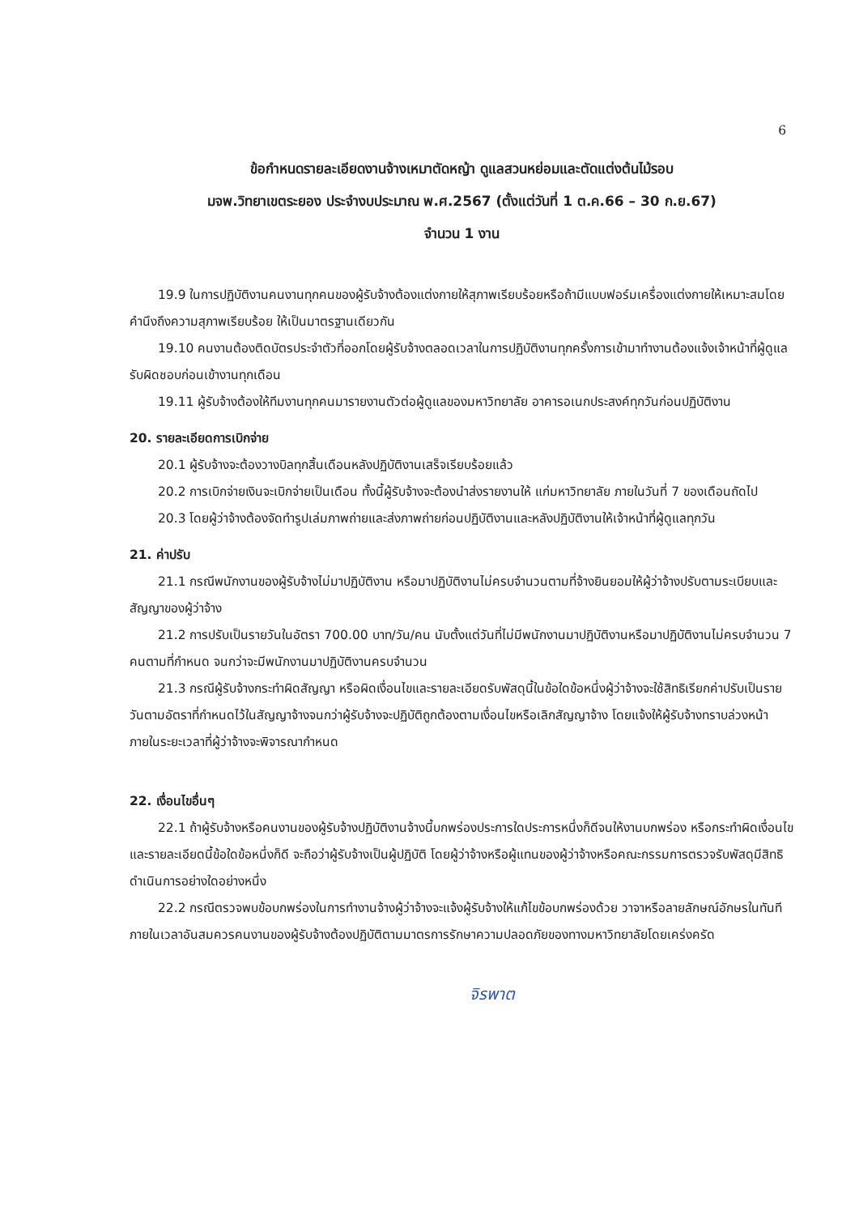6
ข้อกำหนดรายละเอียดงานจ้างเหมาตัดหญ้า ดูแลสวนหย่อมและตัดแต่งต้นไม้รอบ
มจพ.วิทยาเขตระยอง ประจำงบประมาณ พ.ศ.2567 (ตั้งแต่วันที่ 1 ต.ค.66 – 30 ก.ย.67)
จำนวน 1 งาน
19.9 ในการปฏิบัติงานคนงานทุกคนของผู้รับจ้างต้องแต่งกายให้สุภาพเรียบร้อยหรือถ้ามีแบบฟอร์มเครื่องแต่งกายให้เหมาะสมโดยคำนึงถึงความสุภาพเรียบร้อย ให้เป็นมาตรฐานเดียวกัน
19.10 คนงานต้องติดบัตรประจำตัวที่ออกโดยผู้รับจ้างตลอดเวลาในการปฏิบัติงานทุกครั้งการเข้ามาทำงานต้องแจ้งเจ้าหน้าที่ผู้ดูแลรับผิดชอบก่อนเข้างานทุกเดือน
19.11 ผู้รับจ้างต้องให้ทีมงานทุกคนมารายงานตัวต่อผู้ดูแลของมหาวิทยาลัย อาคารอเนกประสงค์ทุกวันก่อนปฏิบัติงาน
20. รายละเอียดการเบิกจ่าย
20.1 ผู้รับจ้างจะต้องวางบิลทุกสิ้นเดือนหลังปฏิบัติงานเสร็จเรียบร้อยแล้ว
20.2 การเบิกจ่ายเงินจะเบิกจ่ายเป็นเดือน ทั้งนี้ผู้รับจ้างจะต้องนำส่งรายงานให้ แก่มหาวิทยาลัย ภายในวันที่ 7 ของเดือนถัดไป
20.3 โดยผู้ว่าจ้างต้องจัดทำรูปเล่มภาพถ่ายและส่งภาพถ่ายก่อนปฏิบัติงานและหลังปฏิบัติงานให้เจ้าหน้าที่ผู้ดูแลทุกวัน
21. ค่าปรับ
21.1 กรณีพนักงานของผู้รับจ้างไม่มาปฏิบัติงาน หรือมาปฏิบัติงานไม่ครบจำนวนตามที่จ้างยินยอมให้ผู้ว่าจ้างปรับตามระเบียบและสัญญาของผู้ว่าจ้าง
21.2 การปรับเป็นรายวันในอัตรา 700.00 บาท/วัน/คน นับตั้งแต่วันที่ไม่มีพนักงานมาปฏิบัติงานหรือมาปฏิบัติงานไม่ครบจำนวน 7 คนตามที่กำหนด จนกว่าจะมีพนักงานมาปฏิบัติงานครบจำนวน
21.3 กรณีผู้รับจ้างกระทำผิดสัญญา หรือผิดเงื่อนไขและรายละเอียดรับพัสดุนี้ในข้อใดข้อหนึ่งผู้ว่าจ้างจะใช้สิทธิเรียกค่าปรับเป็นรายวันตามอัตราที่กำหนดไว้ในสัญญาจ้างจนกว่าผู้รับจ้างจะปฏิบัติถูกต้องตามเงื่อนไขหรือเลิกสัญญาจ้าง โดยแจ้งให้ผู้รับจ้างทราบล่วงหน้าภายในระยะเวลาที่ผู้ว่าจ้างจะพิจารณากำหนด
22. เงื่อนไขอื่นๆ
22.1 ถ้าผู้รับจ้างหรือคนงานของผู้รับจ้างปฏิบัติงานจ้างนี้บกพร่องประการใดประการหนึ่งก็ดีจนให้งานบกพร่อง หรือกระทำผิดเงื่อนไขและรายละเอียดนี้ข้อใดข้อหนึ่งก็ดี จะถือว่าผู้รับจ้างเป็นผู้ปฏิบัติ โดยผู้ว่าจ้างหรือผู้แทนของผู้ว่าจ้างหรือคณะกรรมการตรวจรับพัสดุมีสิทธิดำเนินการอย่างใดอย่างหนึ่ง
22.2 กรณีตรวจพบข้อบกพร่องในการทำงานจ้างผู้ว่าจ้างจะแจ้งผู้รับจ้างให้แก้ไขข้อบกพร่องด้วย วาจาหรือลายลักษณ์อักษรในทันที ภายในเวลาอันสมควรคนงานของผู้รับจ้างต้องปฏิบัติตามมาตรการรักษาความปลอดภัยของทางมหาวิทยาลัยโดยเคร่งครัด
จิรพาต